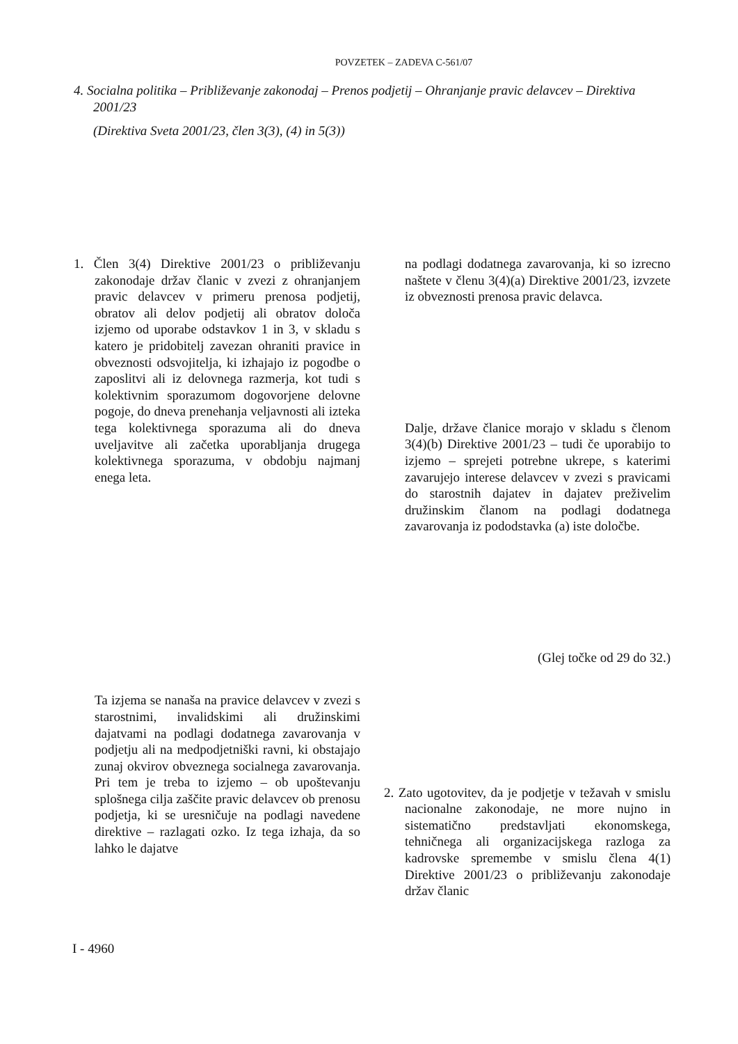POVZETEK – ZADEVA C-561/07
4. Socialna politika – Približevanje zakonodaj – Prenos podjetij – Ohranjanje pravic delavcev – Direktiva 2001/23
(Direktiva Sveta 2001/23, člen 3(3), (4) in 5(3))
1. Člen 3(4) Direktive 2001/23 o približevanju zakonodaje držav članic v zvezi z ohranjanjem pravic delavcev v primeru prenosa podjetij, obratov ali delov podjetij ali obratov določa izjemo od uporabe odstavkov 1 in 3, v skladu s katero je pridobitelj zavezan ohraniti pravice in obveznosti odsvojitelja, ki izhajajo iz pogodbe o zaposlitvi ali iz delovnega razmerja, kot tudi s kolektivnim sporazumom dogovorjene delovne pogoje, do dneva prenehanja veljavnosti ali izteka tega kolektivnega sporazuma ali do dneva uveljavitve ali začetka uporabljanja drugega kolektivnega sporazuma, v obdobju najmanj enega leta.
Ta izjema se nanaša na pravice delavcev v zvezi s starostnimi, invalidskimi ali družinskimi dajatvami na podlagi dodatnega zavarovanja v podjetju ali na medpodjetniški ravni, ki obstajajo zunaj okvirov obveznega socialnega zavarovanja. Pri tem je treba to izjemo – ob upoštevanju splošnega cilja zaščite pravic delavcev ob prenosu podjetja, ki se uresničuje na podlagi navedene direktive – razlagati ozko. Iz tega izhaja, da so lahko le dajatve
na podlagi dodatnega zavarovanja, ki so izrecno naštete v členu 3(4)(a) Direktive 2001/23, izvzete iz obveznosti prenosa pravic delavca.
Dalje, države članice morajo v skladu s členom 3(4)(b) Direktive 2001/23 – tudi če uporabijo to izjemo – sprejeti potrebne ukrepe, s katerimi zavarujejo interese delavcev v zvezi s pravicami do starostnih dajatev in dajatev preživelim družinskim članom na podlagi dodatnega zavarovanja iz pododstavka (a) iste določbe.
(Glej točke od 29 do 32.)
2. Zato ugotovitev, da je podjetje v težavah v smislu nacionalne zakonodaje, ne more nujno in sistematično predstavljati ekonomskega, tehničnega ali organizacijskega razloga za kadrovske spremembe v smislu člena 4(1) Direktive 2001/23 o približevanju zakonodaje držav članic
I - 4960